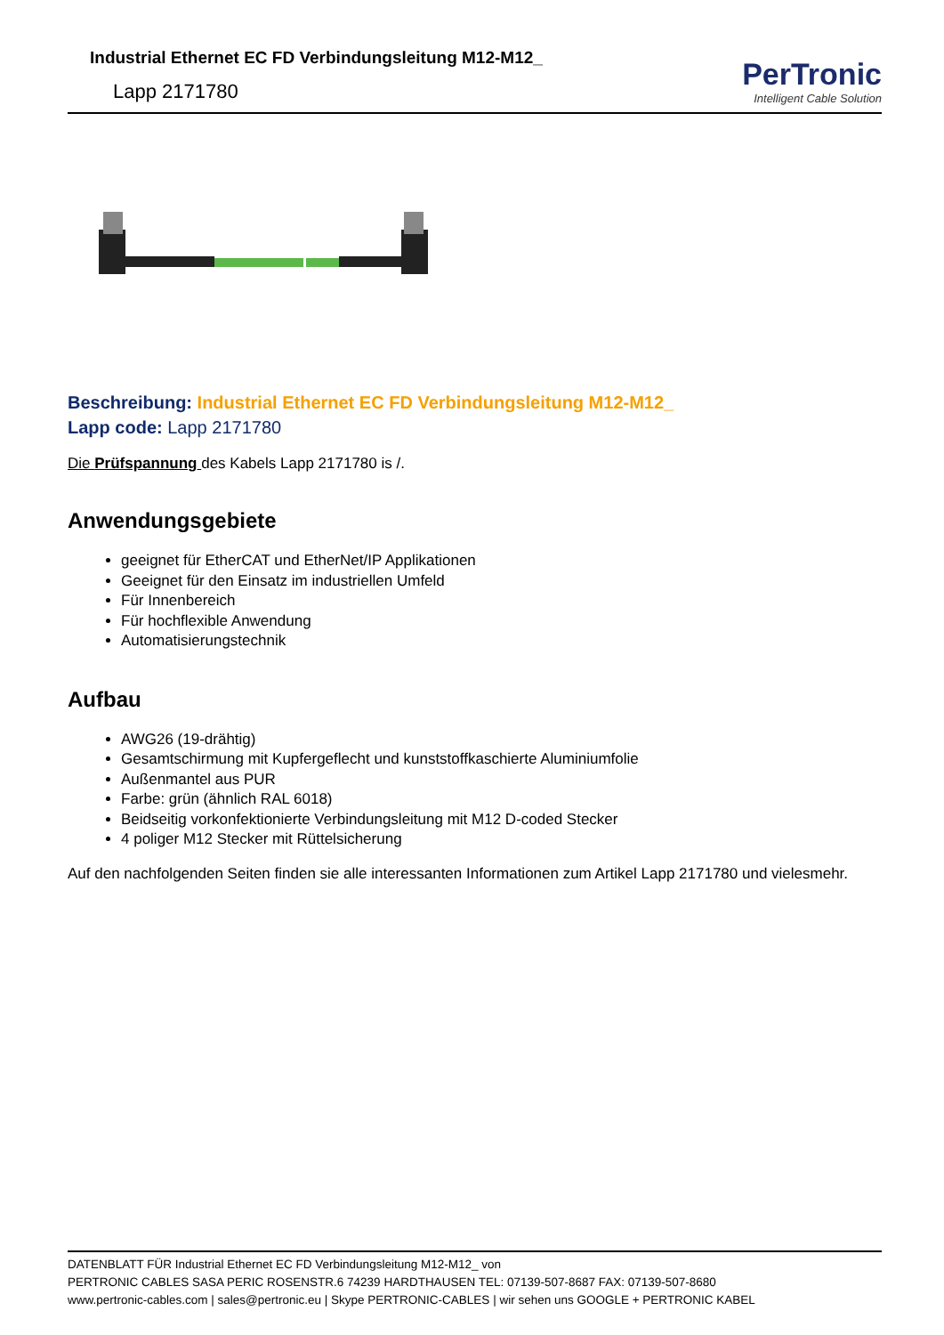Industrial Ethernet EC FD Verbindungsleitung M12-M12_
Lapp 2171780
PerTronic
Intelligent Cable Solution
Beschreibung: Industrial Ethernet EC FD Verbindungsleitung M12-M12_
Lapp code: Lapp 2171780
Die Prüfspannung des Kabels Lapp 2171780 is /.
Anwendungsgebiete
geeignet für EtherCAT und EtherNet/IP Applikationen
Geeignet für den Einsatz im industriellen Umfeld
Für Innenbereich
Für hochflexible Anwendung
Automatisierungstechnik
Aufbau
AWG26 (19-drähtig)
Gesamtschirmung mit Kupfergeflecht und kunststoffkaschierte Aluminiumfolie
Außenmantel aus PUR
Farbe: grün (ähnlich RAL 6018)
Beidseitig vorkonfektionierte Verbindungsleitung mit M12 D-coded Stecker
4 poliger M12 Stecker mit Rüttelsicherung
Auf den nachfolgenden Seiten finden sie alle interessanten Informationen zum Artikel Lapp 2171780 und vielesmehr.
DATENBLATT FÜR Industrial Ethernet EC FD Verbindungsleitung M12-M12_ von
PERTRONIC CABLES SASA PERIC ROSENSTR.6 74239 HARDTHAUSEN TEL: 07139-507-8687 FAX: 07139-507-8680
www.pertronic-cables.com | sales@pertronic.eu | Skype PERTRONIC-CABLES | wir sehen uns GOOGLE + PERTRONIC KABEL